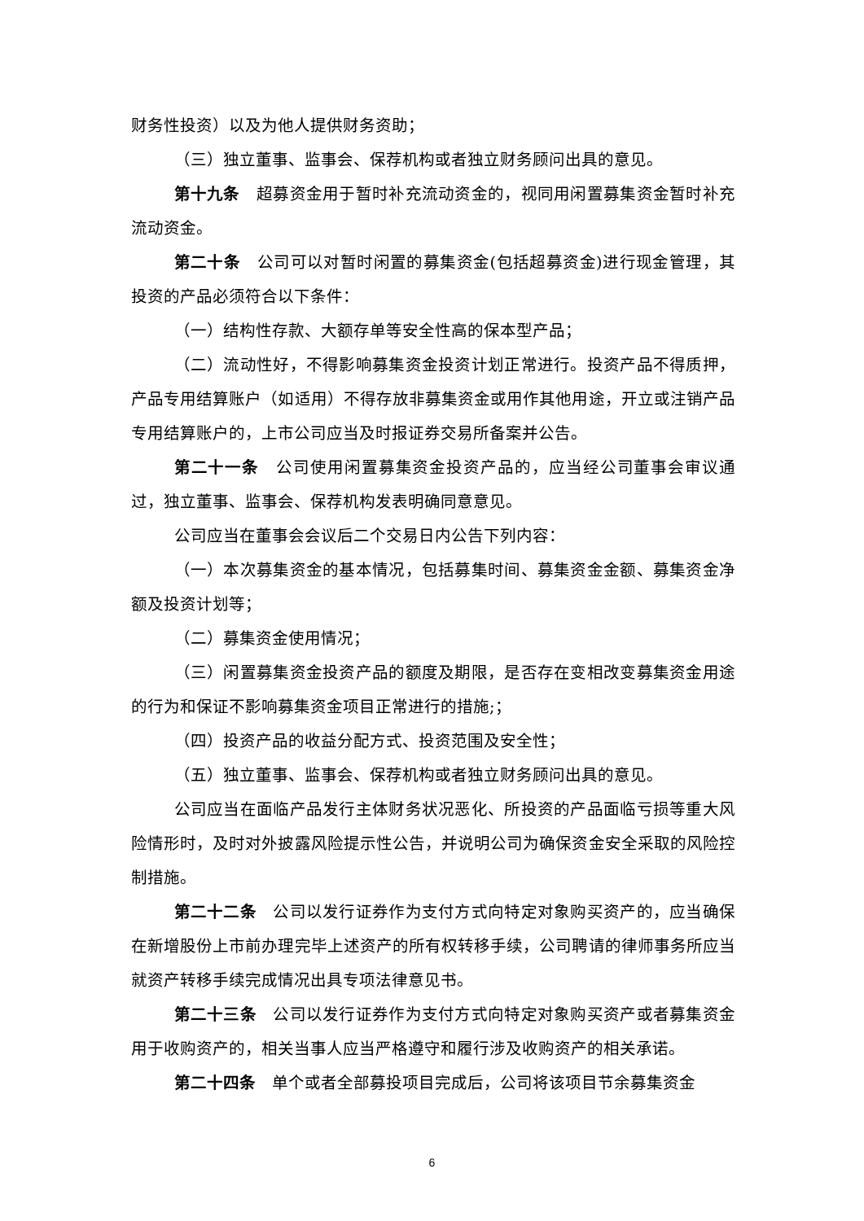财务性投资）以及为他人提供财务资助；
（三）独立董事、监事会、保荐机构或者独立财务顾问出具的意见。
第十九条　超募资金用于暂时补充流动资金的，视同用闲置募集资金暂时补充流动资金。
第二十条　公司可以对暂时闲置的募集资金(包括超募资金)进行现金管理，其投资的产品必须符合以下条件：
（一）结构性存款、大额存单等安全性高的保本型产品；
（二）流动性好，不得影响募集资金投资计划正常进行。投资产品不得质押，产品专用结算账户（如适用）不得存放非募集资金或用作其他用途，开立或注销产品专用结算账户的，上市公司应当及时报证券交易所备案并公告。
第二十一条　公司使用闲置募集资金投资产品的，应当经公司董事会审议通过，独立董事、监事会、保荐机构发表明确同意意见。
公司应当在董事会会议后二个交易日内公告下列内容：
（一）本次募集资金的基本情况，包括募集时间、募集资金金额、募集资金净额及投资计划等；
（二）募集资金使用情况；
（三）闲置募集资金投资产品的额度及期限，是否存在变相改变募集资金用途的行为和保证不影响募集资金项目正常进行的措施;；
（四）投资产品的收益分配方式、投资范围及安全性；
（五）独立董事、监事会、保荐机构或者独立财务顾问出具的意见。
公司应当在面临产品发行主体财务状况恶化、所投资的产品面临亏损等重大风险情形时，及时对外披露风险提示性公告，并说明公司为确保资金安全采取的风险控制措施。
第二十二条　公司以发行证券作为支付方式向特定对象购买资产的，应当确保在新增股份上市前办理完毕上述资产的所有权转移手续，公司聘请的律师事务所应当就资产转移手续完成情况出具专项法律意见书。
第二十三条　公司以发行证券作为支付方式向特定对象购买资产或者募集资金用于收购资产的，相关当事人应当严格遵守和履行涉及收购资产的相关承诺。
第二十四条　单个或者全部募投项目完成后，公司将该项目节余募集资金
6